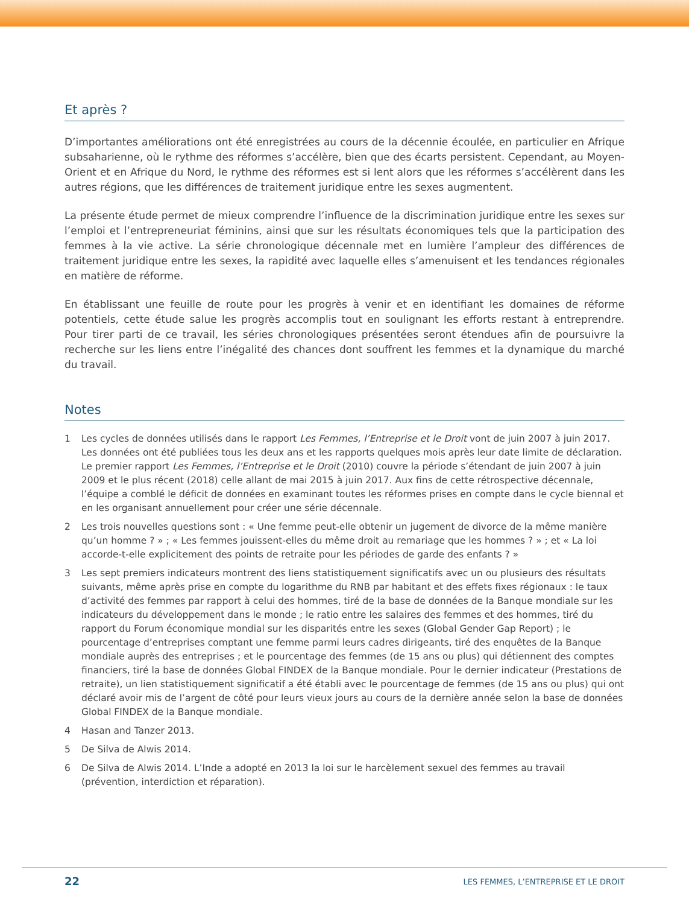Et après ?
D’importantes améliorations ont été enregistrées au cours de la décennie écoulée, en particulier en Afrique subsaharienne, où le rythme des réformes s’accélère, bien que des écarts persistent. Cependant, au Moyen-Orient et en Afrique du Nord, le rythme des réformes est si lent alors que les réformes s’accélèrent dans les autres régions, que les différences de traitement juridique entre les sexes augmentent.
La présente étude permet de mieux comprendre l’influence de la discrimination juridique entre les sexes sur l’emploi et l’entrepreneuriat féminins, ainsi que sur les résultats économiques tels que la participation des femmes à la vie active. La série chronologique décennale met en lumière l’ampleur des différences de traitement juridique entre les sexes, la rapidité avec laquelle elles s’amenuisent et les tendances régionales en matière de réforme.
En établissant une feuille de route pour les progrès à venir et en identifiant les domaines de réforme potentiels, cette étude salue les progrès accomplis tout en soulignant les efforts restant à entreprendre. Pour tirer parti de ce travail, les séries chronologiques présentées seront étendues afin de poursuivre la recherche sur les liens entre l’inégalité des chances dont souffrent les femmes et la dynamique du marché du travail.
Notes
1 Les cycles de données utilisés dans le rapport Les Femmes, l’Entreprise et le Droit vont de juin 2007 à juin 2017. Les données ont été publiées tous les deux ans et les rapports quelques mois après leur date limite de déclaration. Le premier rapport Les Femmes, l’Entreprise et le Droit (2010) couvre la période s’étendant de juin 2007 à juin 2009 et le plus récent (2018) celle allant de mai 2015 à juin 2017. Aux fins de cette rétrospective décennale, l’équipe a comblé le déficit de données en examinant toutes les réformes prises en compte dans le cycle biennal et en les organisant annuellement pour créer une série décennale.
2 Les trois nouvelles questions sont : « Une femme peut-elle obtenir un jugement de divorce de la même manière qu’un homme ? » ; « Les femmes jouissent-elles du même droit au remariage que les hommes ? » ; et « La loi accorde-t-elle explicitement des points de retraite pour les périodes de garde des enfants ? »
3 Les sept premiers indicateurs montrent des liens statistiquement significatifs avec un ou plusieurs des résultats suivants, même après prise en compte du logarithme du RNB par habitant et des effets fixes régionaux : le taux d’activité des femmes par rapport à celui des hommes, tiré de la base de données de la Banque mondiale sur les indicateurs du développement dans le monde ; le ratio entre les salaires des femmes et des hommes, tiré du rapport du Forum économique mondial sur les disparités entre les sexes (Global Gender Gap Report) ; le pourcentage d’entreprises comptant une femme parmi leurs cadres dirigeants, tiré des enquêtes de la Banque mondiale auprès des entreprises ; et le pourcentage des femmes (de 15 ans ou plus) qui détiennent des comptes financiers, tiré la base de données Global FINDEX de la Banque mondiale. Pour le dernier indicateur (Prestations de retraite), un lien statistiquement significatif a été établi avec le pourcentage de femmes (de 15 ans ou plus) qui ont déclaré avoir mis de l’argent de côté pour leurs vieux jours au cours de la dernière année selon la base de données Global FINDEX de la Banque mondiale.
4 Hasan and Tanzer 2013.
5 De Silva de Alwis 2014.
6 De Silva de Alwis 2014. L’Inde a adopté en 2013 la loi sur le harcèlement sexuel des femmes au travail (prévention, interdiction et réparation).
22 LES FEMMES, L’ENTREPRISE ET LE DROIT